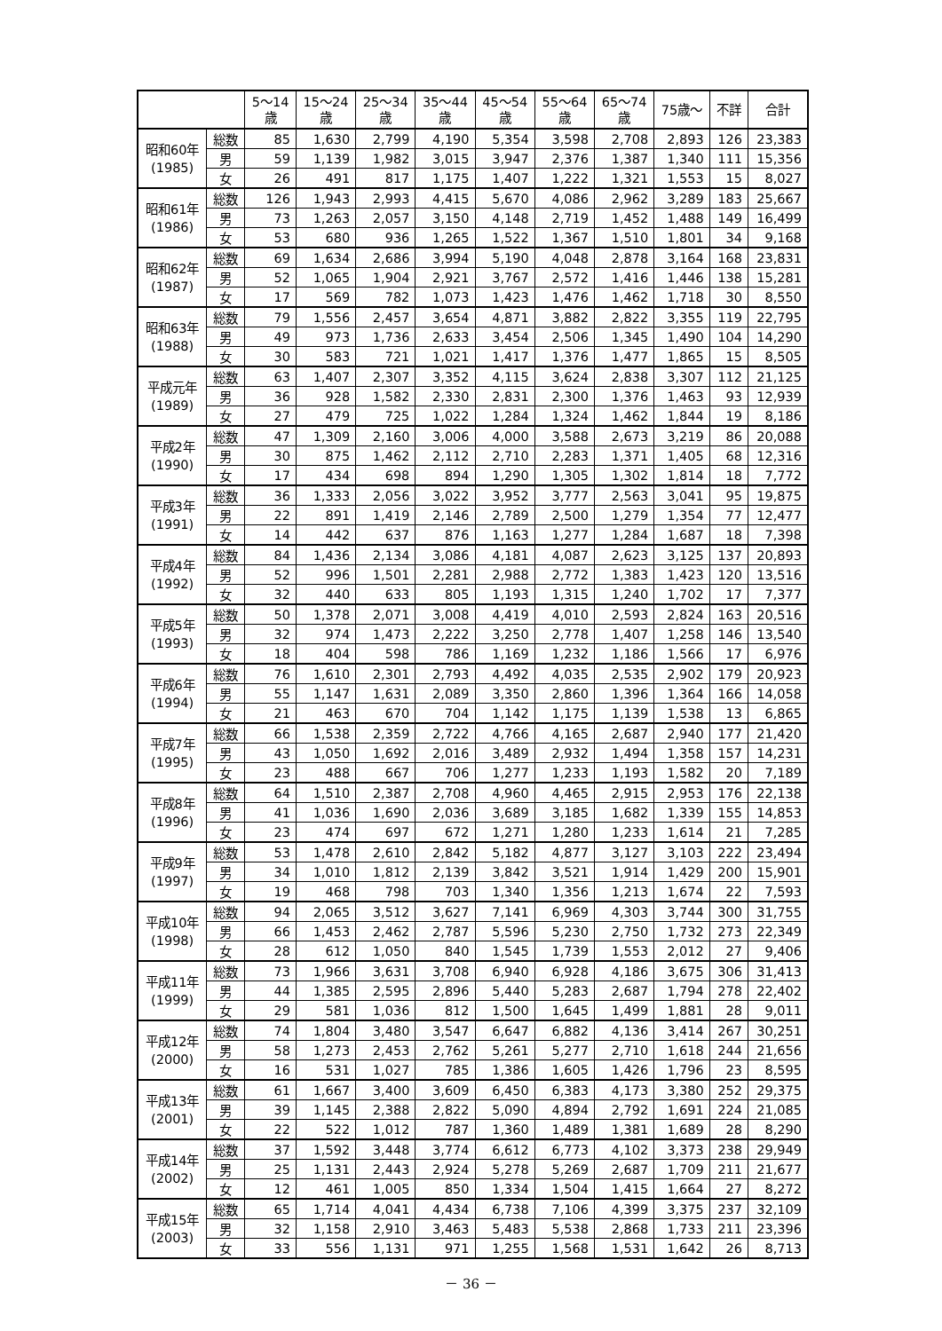| | | 5～14 歳 | 15～24 歳 | 25～34 歳 | 35～44 歳 | 45～54 歳 | 55～64 歳 | 65～74 歳 | 75歳～ | 不詳 | 合計 |
| --- | --- | --- | --- | --- | --- | --- | --- | --- | --- | --- | --- |
| 昭和60年 (1985) | 総数 | 85 | 1,630 | 2,799 | 4,190 | 5,354 | 3,598 | 2,708 | 2,893 | 126 | 23,383 |
| | 男 | 59 | 1,139 | 1,982 | 3,015 | 3,947 | 2,376 | 1,387 | 1,340 | 111 | 15,356 |
| | 女 | 26 | 491 | 817 | 1,175 | 1,407 | 1,222 | 1,321 | 1,553 | 15 | 8,027 |
| 昭和61年 (1986) | 総数 | 126 | 1,943 | 2,993 | 4,415 | 5,670 | 4,086 | 2,962 | 3,289 | 183 | 25,667 |
| | 男 | 73 | 1,263 | 2,057 | 3,150 | 4,148 | 2,719 | 1,452 | 1,488 | 149 | 16,499 |
| | 女 | 53 | 680 | 936 | 1,265 | 1,522 | 1,367 | 1,510 | 1,801 | 34 | 9,168 |
| 昭和62年 (1987) | 総数 | 69 | 1,634 | 2,686 | 3,994 | 5,190 | 4,048 | 2,878 | 3,164 | 168 | 23,831 |
| | 男 | 52 | 1,065 | 1,904 | 2,921 | 3,767 | 2,572 | 1,416 | 1,446 | 138 | 15,281 |
| | 女 | 17 | 569 | 782 | 1,073 | 1,423 | 1,476 | 1,462 | 1,718 | 30 | 8,550 |
| 昭和63年 (1988) | 総数 | 79 | 1,556 | 2,457 | 3,654 | 4,871 | 3,882 | 2,822 | 3,355 | 119 | 22,795 |
| | 男 | 49 | 973 | 1,736 | 2,633 | 3,454 | 2,506 | 1,345 | 1,490 | 104 | 14,290 |
| | 女 | 30 | 583 | 721 | 1,021 | 1,417 | 1,376 | 1,477 | 1,865 | 15 | 8,505 |
| 平成元年 (1989) | 総数 | 63 | 1,407 | 2,307 | 3,352 | 4,115 | 3,624 | 2,838 | 3,307 | 112 | 21,125 |
| | 男 | 36 | 928 | 1,582 | 2,330 | 2,831 | 2,300 | 1,376 | 1,463 | 93 | 12,939 |
| | 女 | 27 | 479 | 725 | 1,022 | 1,284 | 1,324 | 1,462 | 1,844 | 19 | 8,186 |
| 平成2年 (1990) | 総数 | 47 | 1,309 | 2,160 | 3,006 | 4,000 | 3,588 | 2,673 | 3,219 | 86 | 20,088 |
| | 男 | 30 | 875 | 1,462 | 2,112 | 2,710 | 2,283 | 1,371 | 1,405 | 68 | 12,316 |
| | 女 | 17 | 434 | 698 | 894 | 1,290 | 1,305 | 1,302 | 1,814 | 18 | 7,772 |
| 平成3年 (1991) | 総数 | 36 | 1,333 | 2,056 | 3,022 | 3,952 | 3,777 | 2,563 | 3,041 | 95 | 19,875 |
| | 男 | 22 | 891 | 1,419 | 2,146 | 2,789 | 2,500 | 1,279 | 1,354 | 77 | 12,477 |
| | 女 | 14 | 442 | 637 | 876 | 1,163 | 1,277 | 1,284 | 1,687 | 18 | 7,398 |
| 平成4年 (1992) | 総数 | 84 | 1,436 | 2,134 | 3,086 | 4,181 | 4,087 | 2,623 | 3,125 | 137 | 20,893 |
| | 男 | 52 | 996 | 1,501 | 2,281 | 2,988 | 2,772 | 1,383 | 1,423 | 120 | 13,516 |
| | 女 | 32 | 440 | 633 | 805 | 1,193 | 1,315 | 1,240 | 1,702 | 17 | 7,377 |
| 平成5年 (1993) | 総数 | 50 | 1,378 | 2,071 | 3,008 | 4,419 | 4,010 | 2,593 | 2,824 | 163 | 20,516 |
| | 男 | 32 | 974 | 1,473 | 2,222 | 3,250 | 2,778 | 1,407 | 1,258 | 146 | 13,540 |
| | 女 | 18 | 404 | 598 | 786 | 1,169 | 1,232 | 1,186 | 1,566 | 17 | 6,976 |
| 平成6年 (1994) | 総数 | 76 | 1,610 | 2,301 | 2,793 | 4,492 | 4,035 | 2,535 | 2,902 | 179 | 20,923 |
| | 男 | 55 | 1,147 | 1,631 | 2,089 | 3,350 | 2,860 | 1,396 | 1,364 | 166 | 14,058 |
| | 女 | 21 | 463 | 670 | 704 | 1,142 | 1,175 | 1,139 | 1,538 | 13 | 6,865 |
| 平成7年 (1995) | 総数 | 66 | 1,538 | 2,359 | 2,722 | 4,766 | 4,165 | 2,687 | 2,940 | 177 | 21,420 |
| | 男 | 43 | 1,050 | 1,692 | 2,016 | 3,489 | 2,932 | 1,494 | 1,358 | 157 | 14,231 |
| | 女 | 23 | 488 | 667 | 706 | 1,277 | 1,233 | 1,193 | 1,582 | 20 | 7,189 |
| 平成8年 (1996) | 総数 | 64 | 1,510 | 2,387 | 2,708 | 4,960 | 4,465 | 2,915 | 2,953 | 176 | 22,138 |
| | 男 | 41 | 1,036 | 1,690 | 2,036 | 3,689 | 3,185 | 1,682 | 1,339 | 155 | 14,853 |
| | 女 | 23 | 474 | 697 | 672 | 1,271 | 1,280 | 1,233 | 1,614 | 21 | 7,285 |
| 平成9年 (1997) | 総数 | 53 | 1,478 | 2,610 | 2,842 | 5,182 | 4,877 | 3,127 | 3,103 | 222 | 23,494 |
| | 男 | 34 | 1,010 | 1,812 | 2,139 | 3,842 | 3,521 | 1,914 | 1,429 | 200 | 15,901 |
| | 女 | 19 | 468 | 798 | 703 | 1,340 | 1,356 | 1,213 | 1,674 | 22 | 7,593 |
| 平成10年 (1998) | 総数 | 94 | 2,065 | 3,512 | 3,627 | 7,141 | 6,969 | 4,303 | 3,744 | 300 | 31,755 |
| | 男 | 66 | 1,453 | 2,462 | 2,787 | 5,596 | 5,230 | 2,750 | 1,732 | 273 | 22,349 |
| | 女 | 28 | 612 | 1,050 | 840 | 1,545 | 1,739 | 1,553 | 2,012 | 27 | 9,406 |
| 平成11年 (1999) | 総数 | 73 | 1,966 | 3,631 | 3,708 | 6,940 | 6,928 | 4,186 | 3,675 | 306 | 31,413 |
| | 男 | 44 | 1,385 | 2,595 | 2,896 | 5,440 | 5,283 | 2,687 | 1,794 | 278 | 22,402 |
| | 女 | 29 | 581 | 1,036 | 812 | 1,500 | 1,645 | 1,499 | 1,881 | 28 | 9,011 |
| 平成12年 (2000) | 総数 | 74 | 1,804 | 3,480 | 3,547 | 6,647 | 6,882 | 4,136 | 3,414 | 267 | 30,251 |
| | 男 | 58 | 1,273 | 2,453 | 2,762 | 5,261 | 5,277 | 2,710 | 1,618 | 244 | 21,656 |
| | 女 | 16 | 531 | 1,027 | 785 | 1,386 | 1,605 | 1,426 | 1,796 | 23 | 8,595 |
| 平成13年 (2001) | 総数 | 61 | 1,667 | 3,400 | 3,609 | 6,450 | 6,383 | 4,173 | 3,380 | 252 | 29,375 |
| | 男 | 39 | 1,145 | 2,388 | 2,822 | 5,090 | 4,894 | 2,792 | 1,691 | 224 | 21,085 |
| | 女 | 22 | 522 | 1,012 | 787 | 1,360 | 1,489 | 1,381 | 1,689 | 28 | 8,290 |
| 平成14年 (2002) | 総数 | 37 | 1,592 | 3,448 | 3,774 | 6,612 | 6,773 | 4,102 | 3,373 | 238 | 29,949 |
| | 男 | 25 | 1,131 | 2,443 | 2,924 | 5,278 | 5,269 | 2,687 | 1,709 | 211 | 21,677 |
| | 女 | 12 | 461 | 1,005 | 850 | 1,334 | 1,504 | 1,415 | 1,664 | 27 | 8,272 |
| 平成15年 (2003) | 総数 | 65 | 1,714 | 4,041 | 4,434 | 6,738 | 7,106 | 4,399 | 3,375 | 237 | 32,109 |
| | 男 | 32 | 1,158 | 2,910 | 3,463 | 5,483 | 5,538 | 2,868 | 1,733 | 211 | 23,396 |
| | 女 | 33 | 556 | 1,131 | 971 | 1,255 | 1,568 | 1,531 | 1,642 | 26 | 8,713 |
－ 36 －